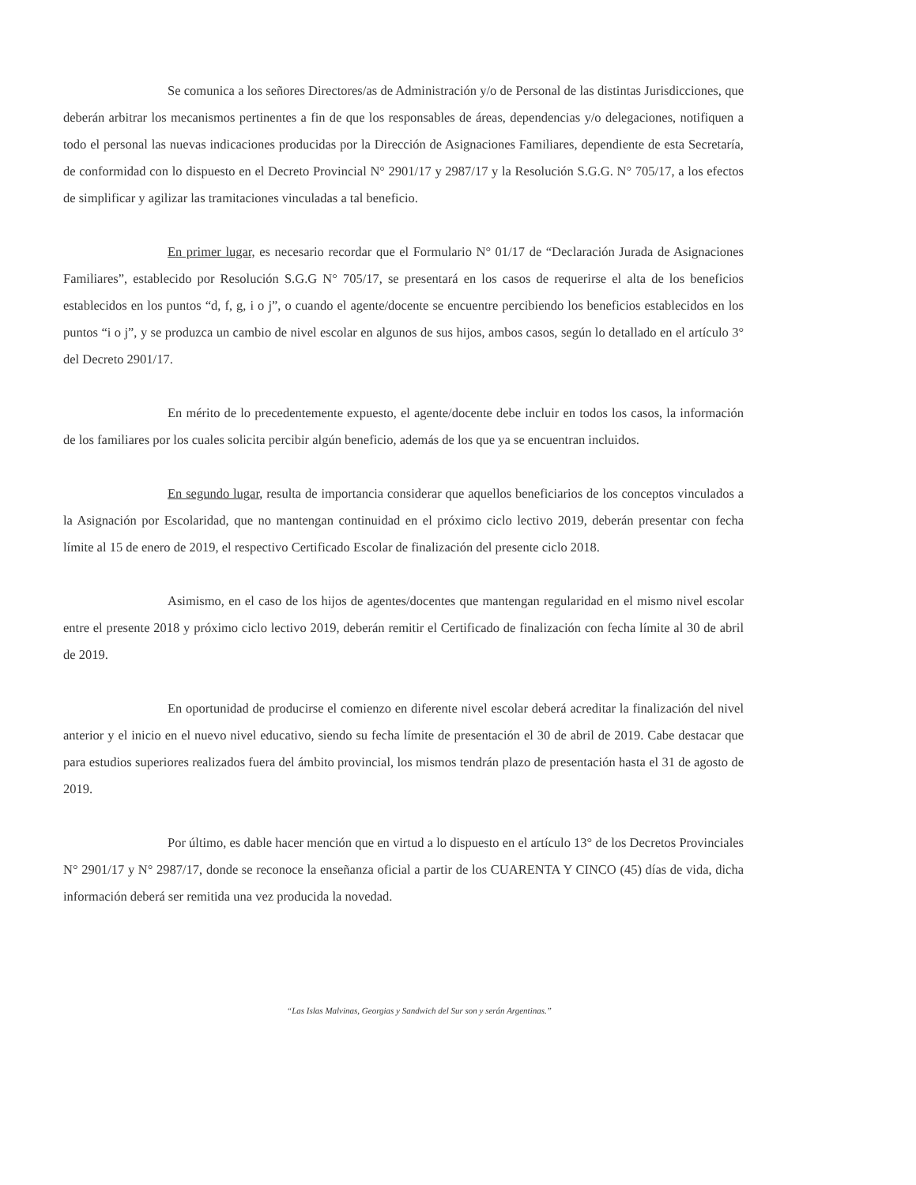Se comunica a los señores Directores/as de Administración y/o de Personal de las distintas Jurisdicciones, que deberán arbitrar los mecanismos pertinentes a fin de que los responsables de áreas, dependencias y/o delegaciones, notifiquen a todo el personal las nuevas indicaciones producidas por la Dirección de Asignaciones Familiares, dependiente de esta Secretaría, de conformidad con lo dispuesto en el Decreto Provincial N° 2901/17 y 2987/17 y la Resolución S.G.G. N° 705/17, a los efectos de simplificar y agilizar las tramitaciones vinculadas a tal beneficio.
En primer lugar, es necesario recordar que el Formulario N° 01/17 de “Declaración Jurada de Asignaciones Familiares”, establecido por Resolución S.G.G N° 705/17, se presentará en los casos de requerirse el alta de los beneficios establecidos en los puntos “d, f, g, i o j”, o cuando el agente/docente se encuentre percibiendo los beneficios establecidos en los puntos “i o j”, y se produzca un cambio de nivel escolar en algunos de sus hijos, ambos casos, según lo detallado en el artículo 3° del Decreto 2901/17.
En mérito de lo precedentemente expuesto, el agente/docente debe incluir en todos los casos, la información de los familiares por los cuales solicita percibir algún beneficio, además de los que ya se encuentran incluidos.
En segundo lugar, resulta de importancia considerar que aquellos beneficiarios de los conceptos vinculados a la Asignación por Escolaridad, que no mantengan continuidad en el próximo ciclo lectivo 2019, deberán presentar con fecha límite al 15 de enero de 2019, el respectivo Certificado Escolar de finalización del presente ciclo 2018.
Asimismo, en el caso de los hijos de agentes/docentes que mantengan regularidad en el mismo nivel escolar entre el presente 2018 y próximo ciclo lectivo 2019, deberán remitir el Certificado de finalización con fecha límite al 30 de abril de 2019.
En oportunidad de producirse el comienzo en diferente nivel escolar deberá acreditar la finalización del nivel anterior y el inicio en el nuevo nivel educativo, siendo su fecha límite de presentación el 30 de abril de 2019. Cabe destacar que para estudios superiores realizados fuera del ámbito provincial, los mismos tendrán plazo de presentación hasta el 31 de agosto de 2019.
Por último, es dable hacer mención que en virtud a lo dispuesto en el artículo 13° de los Decretos Provinciales N° 2901/17 y N° 2987/17, donde se reconoce la enseñanza oficial a partir de los CUARENTA Y CINCO (45) días de vida, dicha información deberá ser remitida una vez producida la novedad.
“Las Islas Malvinas, Georgias y Sandwich del Sur son y serán Argentinas.”